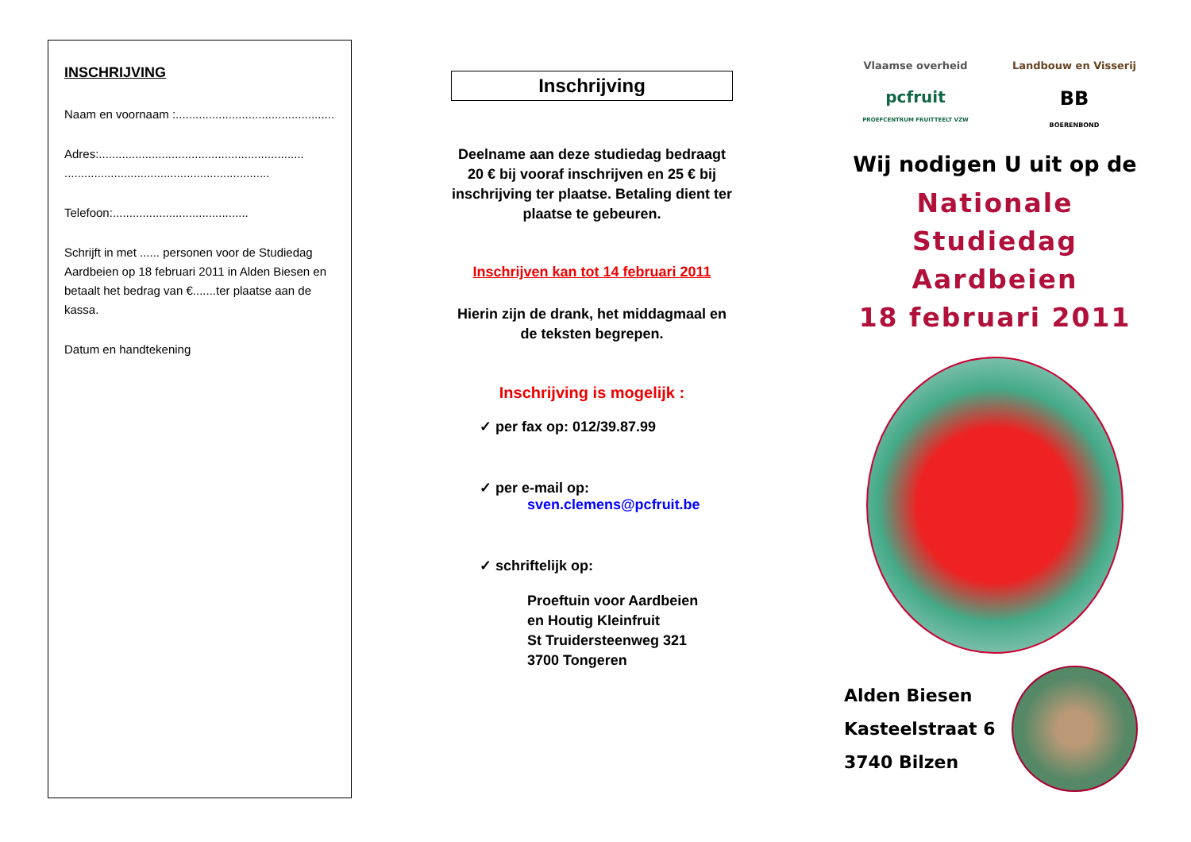INSCHRIJVING
Naam en voornaam :................................................
Adres:..............................................................
..............................................................
Telefoon:.........................................
Schrijft in met ...... personen voor de Studiedag Aardbeien op 18 februari 2011 in Alden Biesen en betaalt het bedrag van €.......ter plaatse aan de kassa.
Datum en handtekening
Inschrijving
Deelname aan deze studiedag bedraagt 20 € bij vooraf inschrijven en 25 € bij inschrijving ter plaatse. Betaling dient ter plaatse te gebeuren.
Inschrijven kan tot 14 februari 2011
Hierin zijn de drank, het middagmaal en de teksten begrepen.
Inschrijving is mogelijk :
✓ per fax op: 012/39.87.99
✓ per e-mail op:
sven.clemens@pcfruit.be
✓ schriftelijk op:
Proeftuin voor Aardbeien
en Houtig Kleinfruit
St Truidersteenweg 321
3700 Tongeren
Vlaamse overheid
Landbouw en Visserij
pcfruit
PROEFCENTRUM FRUITTEELT VZW
BB
BOERENBOND
Wij nodigen U uit op de
Nationale Studiedag
Aardbeien
18 februari 2011
Alden Biesen
Kasteelstraat 6
3740 Bilzen